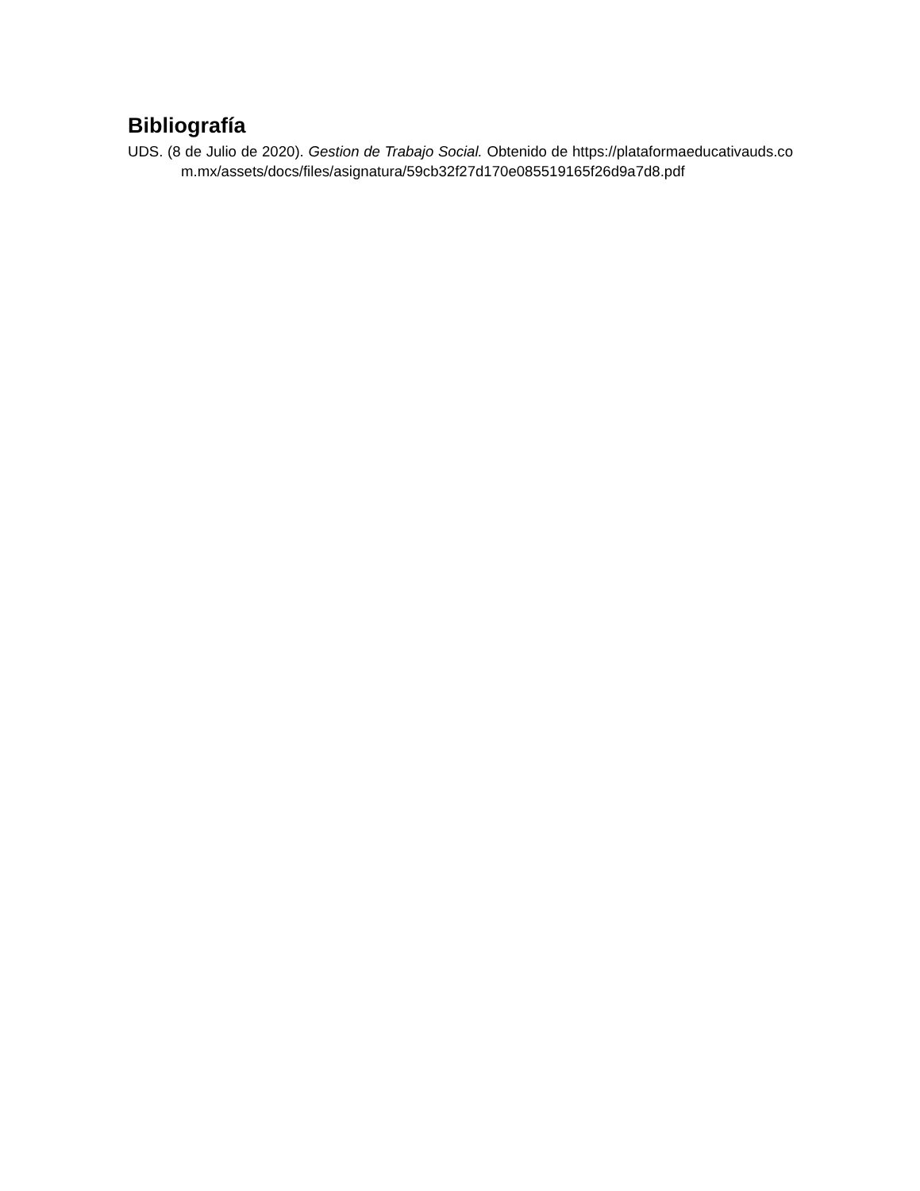Bibliografía
UDS. (8 de Julio de 2020). Gestion de Trabajo Social. Obtenido de https://plataformaeducativauds.com.mx/assets/docs/files/asignatura/59cb32f27d170e085519165f26d9a7d8.pdf